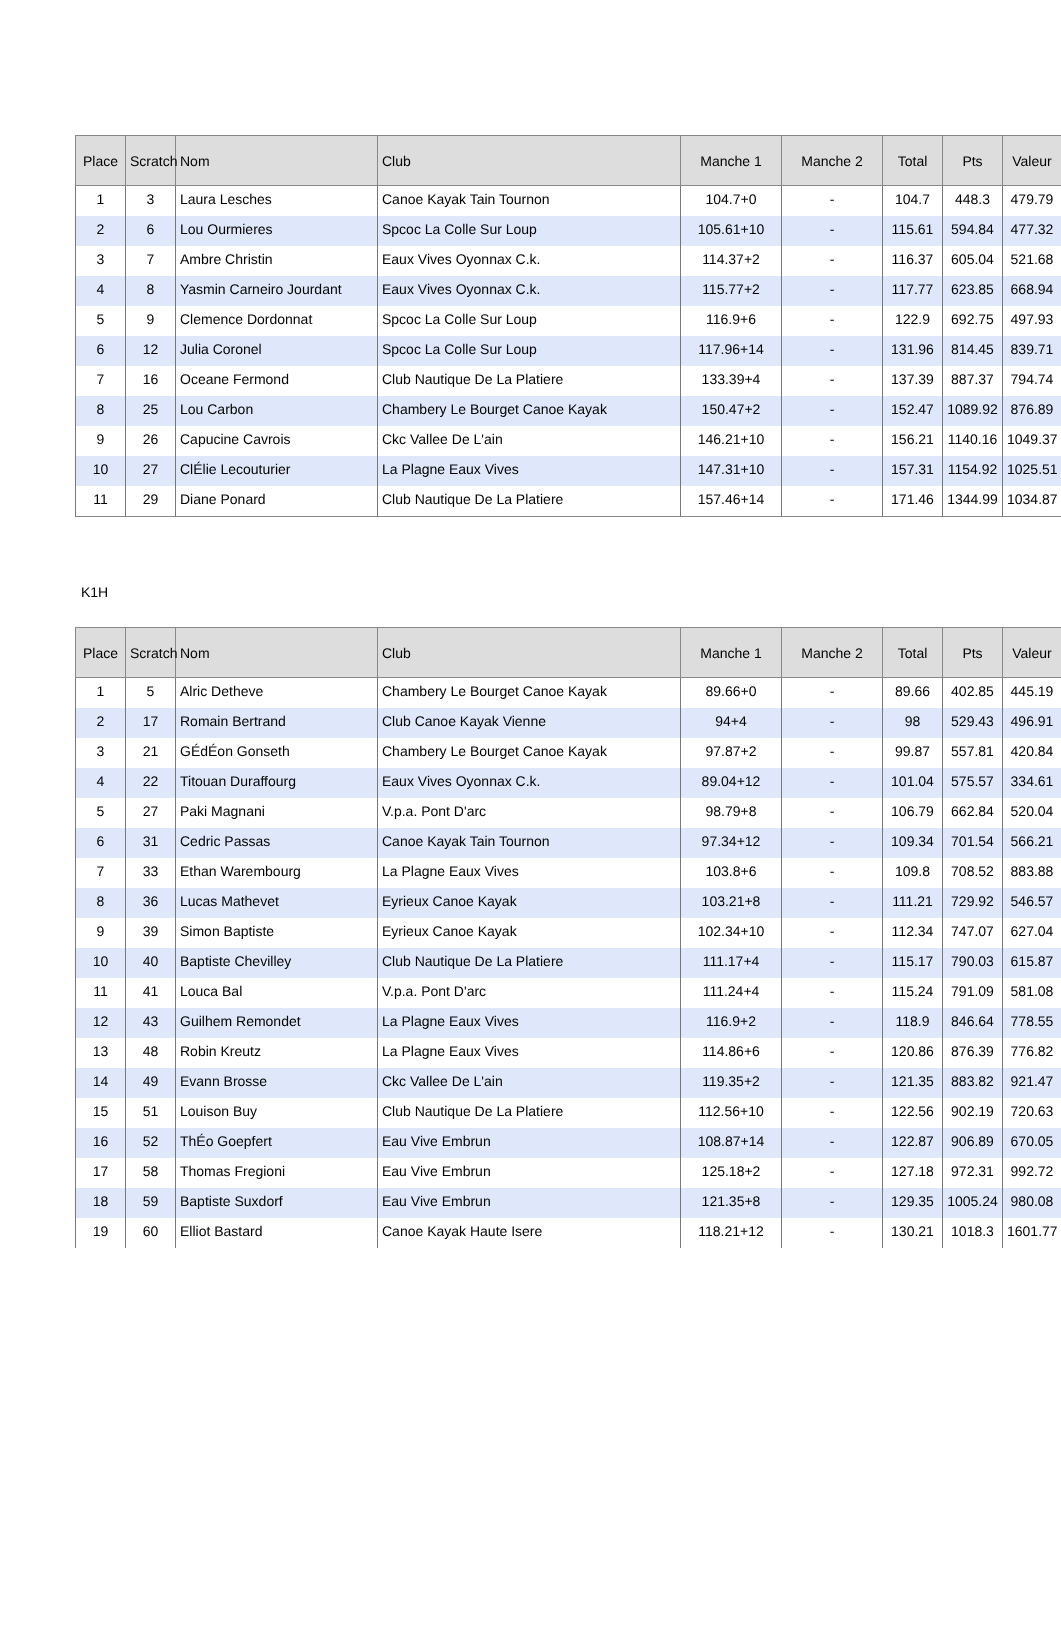| Place | Scratch | Nom | Club | Manche 1 | Manche 2 | Total | Pts | Valeur |
| --- | --- | --- | --- | --- | --- | --- | --- | --- |
| 1 | 3 | Laura Lesches | Canoe Kayak Tain Tournon | 104.7+0 | - | 104.7 | 448.3 | 479.79 |
| 2 | 6 | Lou Ourmieres | Spcoc La Colle Sur Loup | 105.61+10 | - | 115.61 | 594.84 | 477.32 |
| 3 | 7 | Ambre Christin | Eaux Vives Oyonnax C.k. | 114.37+2 | - | 116.37 | 605.04 | 521.68 |
| 4 | 8 | Yasmin Carneiro Jourdant | Eaux Vives Oyonnax C.k. | 115.77+2 | - | 117.77 | 623.85 | 668.94 |
| 5 | 9 | Clemence Dordonnat | Spcoc La Colle Sur Loup | 116.9+6 | - | 122.9 | 692.75 | 497.93 |
| 6 | 12 | Julia Coronel | Spcoc La Colle Sur Loup | 117.96+14 | - | 131.96 | 814.45 | 839.71 |
| 7 | 16 | Oceane Fermond | Club Nautique De La Platiere | 133.39+4 | - | 137.39 | 887.37 | 794.74 |
| 8 | 25 | Lou Carbon | Chambery Le Bourget Canoe Kayak | 150.47+2 | - | 152.47 | 1089.92 | 876.89 |
| 9 | 26 | Capucine Cavrois | Ckc Vallee De L'ain | 146.21+10 | - | 156.21 | 1140.16 | 1049.37 |
| 10 | 27 | ClÉlie Lecouturier | La Plagne Eaux Vives | 147.31+10 | - | 157.31 | 1154.92 | 1025.51 |
| 11 | 29 | Diane Ponard | Club Nautique De La Platiere | 157.46+14 | - | 171.46 | 1344.99 | 1034.87 |
K1H
| Place | Scratch | Nom | Club | Manche 1 | Manche 2 | Total | Pts | Valeur |
| --- | --- | --- | --- | --- | --- | --- | --- | --- |
| 1 | 5 | Alric Detheve | Chambery Le Bourget Canoe Kayak | 89.66+0 | - | 89.66 | 402.85 | 445.19 |
| 2 | 17 | Romain Bertrand | Club Canoe Kayak Vienne | 94+4 | - | 98 | 529.43 | 496.91 |
| 3 | 21 | GÉdÉon Gonseth | Chambery Le Bourget Canoe Kayak | 97.87+2 | - | 99.87 | 557.81 | 420.84 |
| 4 | 22 | Titouan Duraffourg | Eaux Vives Oyonnax C.k. | 89.04+12 | - | 101.04 | 575.57 | 334.61 |
| 5 | 27 | Paki Magnani | V.p.a. Pont D'arc | 98.79+8 | - | 106.79 | 662.84 | 520.04 |
| 6 | 31 | Cedric Passas | Canoe Kayak Tain Tournon | 97.34+12 | - | 109.34 | 701.54 | 566.21 |
| 7 | 33 | Ethan Warembourg | La Plagne Eaux Vives | 103.8+6 | - | 109.8 | 708.52 | 883.88 |
| 8 | 36 | Lucas Mathevet | Eyrieux Canoe Kayak | 103.21+8 | - | 111.21 | 729.92 | 546.57 |
| 9 | 39 | Simon Baptiste | Eyrieux Canoe Kayak | 102.34+10 | - | 112.34 | 747.07 | 627.04 |
| 10 | 40 | Baptiste Chevilley | Club Nautique De La Platiere | 111.17+4 | - | 115.17 | 790.03 | 615.87 |
| 11 | 41 | Louca Bal | V.p.a. Pont D'arc | 111.24+4 | - | 115.24 | 791.09 | 581.08 |
| 12 | 43 | Guilhem Remondet | La Plagne Eaux Vives | 116.9+2 | - | 118.9 | 846.64 | 778.55 |
| 13 | 48 | Robin Kreutz | La Plagne Eaux Vives | 114.86+6 | - | 120.86 | 876.39 | 776.82 |
| 14 | 49 | Evann Brosse | Ckc Vallee De L'ain | 119.35+2 | - | 121.35 | 883.82 | 921.47 |
| 15 | 51 | Louison Buy | Club Nautique De La Platiere | 112.56+10 | - | 122.56 | 902.19 | 720.63 |
| 16 | 52 | ThÉo Goepfert | Eau Vive Embrun | 108.87+14 | - | 122.87 | 906.89 | 670.05 |
| 17 | 58 | Thomas Fregioni | Eau Vive Embrun | 125.18+2 | - | 127.18 | 972.31 | 992.72 |
| 18 | 59 | Baptiste Suxdorf | Eau Vive Embrun | 121.35+8 | - | 129.35 | 1005.24 | 980.08 |
| 19 | 60 | Elliot Bastard | Canoe Kayak Haute Isere | 118.21+12 | - | 130.21 | 1018.3 | 1601.77 |